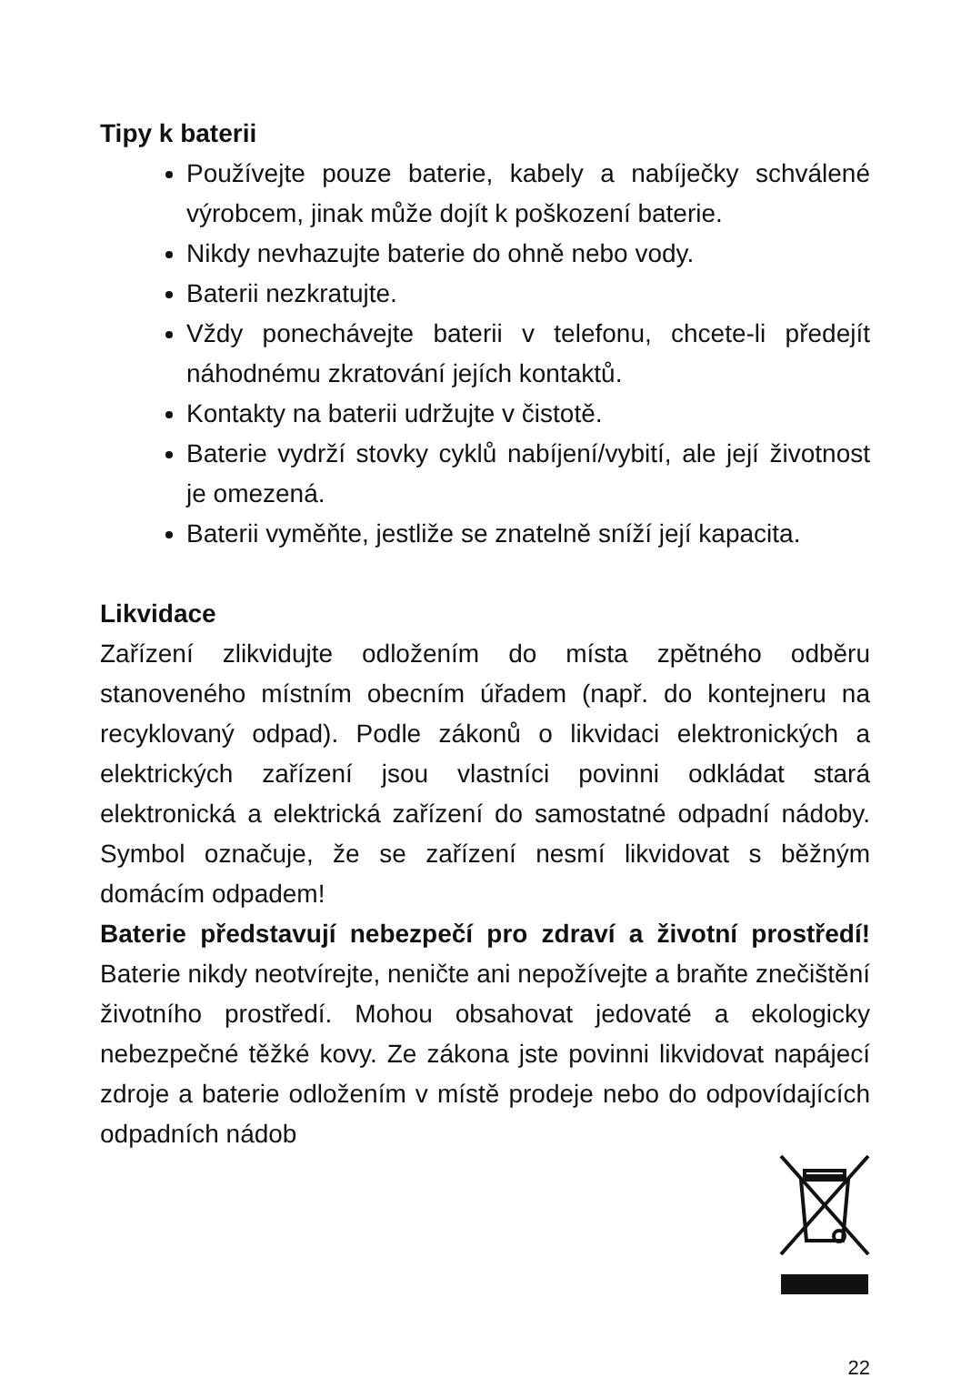Tipy k baterii
Používejte pouze baterie, kabely a nabíječky schválené výrobcem, jinak může dojít k poškození baterie.
Nikdy nevhazujte baterie do ohně nebo vody.
Baterii nezkratujte.
Vždy ponechávejte baterii v telefonu, chcete-li předejít náhodnému zkratování jejích kontaktů.
Kontakty na baterii udržujte v čistotě.
Baterie vydrží stovky cyklů nabíjení/vybití, ale její životnost je omezená.
Baterii vyměňte, jestliže se znatelně sníží její kapacita.
Likvidace
Zařízení zlikvidujte odložením do místa zpětného odběru stanoveného místním obecním úřadem (např. do kontejneru na recyklovaný odpad). Podle zákonů o likvidaci elektronických a elektrických zařízení jsou vlastníci povinni odkládat stará elektronická a elektrická zařízení do samostatné odpadní nádoby. Symbol označuje, že se zařízení nesmí likvidovat s běžným domácím odpadem!
Baterie představují nebezpečí pro zdraví a životní prostředí! Baterie nikdy neotvírejte, neničte ani nepožívejte a braňte znečištění životního prostředí. Mohou obsahovat jedovaté a ekologicky nebezpečné těžké kovy. Ze zákona jste povinni likvidovat napájecí zdroje a baterie odložením v místě prodeje nebo do odpovídajících odpadních nádob
22